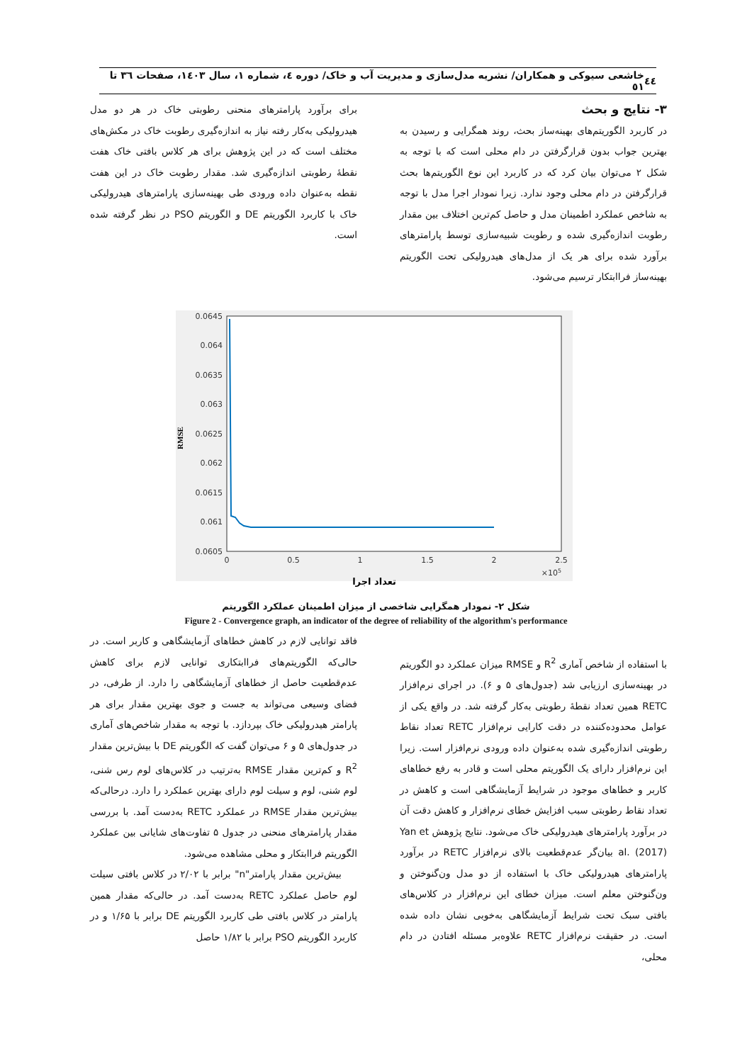٤٤ خاشعی سیوکی و همکاران/ نشریه مدل‌سازی و مدیریت آب و خاک/ دوره ٤، شماره ١، سال ١٤٠٣، صفحات ٣٦ تا ٥١
۳- نتایج و بحث
در کاربرد الگوریتم‌های بهینه‌ساز بحث، روند همگرایی و رسیدن به بهترین جواب بدون قرارگرفتن در دام محلی است که با توجه به شکل ۲ می‌توان بیان کرد که در کاربرد این نوع الگوریتم‌ها بحث قرارگرفتن در دام محلی وجود ندارد. زیرا نمودار اجرا مدل با توجه به شاخص عملکرد اطمینان مدل و حاصل کم‌ترین اختلاف بین مقدار رطوبت اندازه‌گیری شده و رطوبت شبیه‌سازی توسط پارامترهای برآورد شده برای هر یک از مدل‌های هیدرولیکی تحت الگوریتم بهینه‌ساز فراابتکار ترسیم می‌شود.
برای برآورد پارامترهای منحنی رطوبتی خاک در هر دو مدل هیدرولیکی به‌کار رفته نیاز به اندازه‌گیری رطوبت خاک در مکش‌های مختلف است که در این پژوهش برای هر کلاس بافتی خاک هفت نقطهٔ رطوبتی اندازه‌گیری شد. مقدار رطوبت خاک در این هفت نقطه به‌عنوان داده ورودی طی بهینه‌سازی پارامترهای هیدرولیکی خاک با کاربرد الگوریتم DE و الگوریتم PSO در نظر گرفته شده است.
0.0645
0.064
0.0635
0.063
0.0625
0.062
0.0615
0.061
0.0605
0
0.5
1
1.5
2
2.5
×105
RMSE
تعداد اجرا
شکل ۲- نمودار همگرایی شاخصی از میزان اطمینان عملکرد الگوریتم
Figure 2 - Convergence graph, an indicator of the degree of reliability of the algorithm's performance
با استفاده از شاخص آماری R<sup>2</sup> و RMSE میزان عملکرد دو الگوریتم در بهینه‌سازی ارزیابی شد (جدول‌های ۵ و ۶). در اجرای نرم‌افزار RETC همین تعداد نقطهٔ رطوبتی به‌کار گرفته شد. در واقع یکی از عوامل محدوده‌کننده در دقت کارایی نرم‌افزار RETC تعداد نقاط رطوبتی اندازه‌گیری شده به‌عنوان داده ورودی نرم‌افزار است. زیرا این نرم‌افزار دارای یک الگوریتم محلی است و قادر به رفع خطاهای کاربر و خطاهای موجود در شرایط آزمایشگاهی است و کاهش در تعداد نقاط رطوبتی سبب افزایش خطای نرم‌افزار و کاهش دقت آن در برآورد پارامترهای هیدرولیکی خاک می‌شود. نتایج پژوهش Yan et al. (2017) بیان‌گر عدم‌قطعیت بالای نرم‌افزار RETC در برآورد پارامترهای هیدرولیکی خاک با استفاده از دو مدل ون‌گنوختن و ون‌گنوختن معلم است. میزان خطای این نرم‌افزار در کلاس‌های بافتی سبک تحت شرایط آزمایشگاهی به‌خوبی نشان داده شده است. در حقیقت نرم‌افزار RETC علاوه‌بر مسئله افتادن در دام محلی،
فاقد توانایی لازم در کاهش خطاهای آزمایشگاهی و کاربر است. در حالی‌که الگوریتم‌های فراابتکاری توانایی لازم برای کاهش عدم‌قطعیت حاصل از خطاهای آزمایشگاهی را دارد. از طرفی، در فضای وسیعی می‌تواند به جست و جوی بهترین مقدار برای هر پارامتر هیدرولیکی خاک بپردازد. با توجه به مقدار شاخص‌های آماری در جدول‌های ۵ و ۶ می‌توان گفت که الگوریتم DE با بیش‌ترین مقدار R<sup>2</sup> و کم‌ترین مقدار RMSE به‌ترتیب در کلاس‌های لوم رس شنی، لوم شنی، لوم و سیلت لوم دارای بهترین عملکرد را دارد. درحالی‌که بیش‌ترین مقدار RMSE در عملکرد RETC به‌دست آمد. با بررسی مقدار پارامترهای منحنی در جدول ۵ تفاوت‌های شایانی بین عملکرد الگوریتم فراابتکار و محلی مشاهده می‌شود.
بیش‌ترین مقدار پارامتر"n" برابر با ۲/۰۲ در کلاس بافتی سیلت لوم حاصل عملکرد RETC به‌دست آمد. در حالی‌که مقدار همین پارامتر در کلاس بافتی طی کاربرد الگوریتم DE برابر با ۱/۶۵ و در کاربرد الگوریتم PSO برابر با ۱/۸۲ حاصل